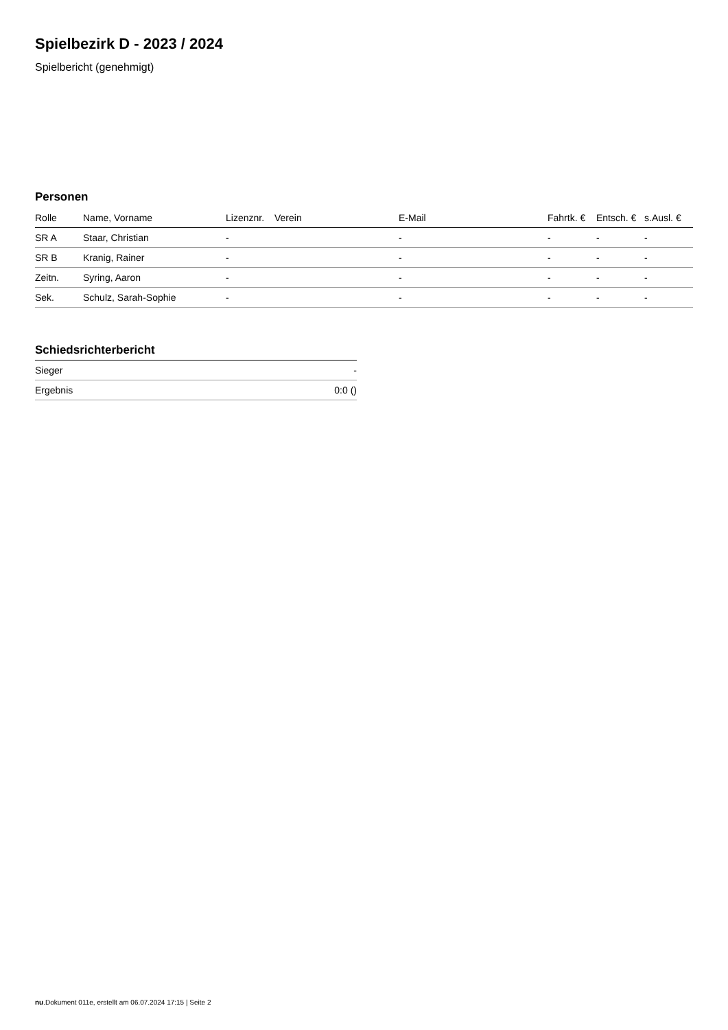Spielbezirk D - 2023 / 2024
Spielbericht (genehmigt)
Personen
| Rolle | Name, Vorname | Lizenznr. | Verein | E-Mail | Fahrtk. € | Entsch. € | s.Ausl. € |
| --- | --- | --- | --- | --- | --- | --- | --- |
| SR A | Staar, Christian | - | | - | - | - | - |
| SR B | Kranig, Rainer | - | | - | - | - | - |
| Zeitn. | Syring, Aaron | - | | - | - | - | - |
| Sek. | Schulz, Sarah-Sophie | - | | - | - | - | - |
Schiedsrichterbericht
| Sieger | - |
| Ergebnis | 0:0 () |
nu.Dokument 011e, erstellt am 06.07.2024 17:15 | Seite 2